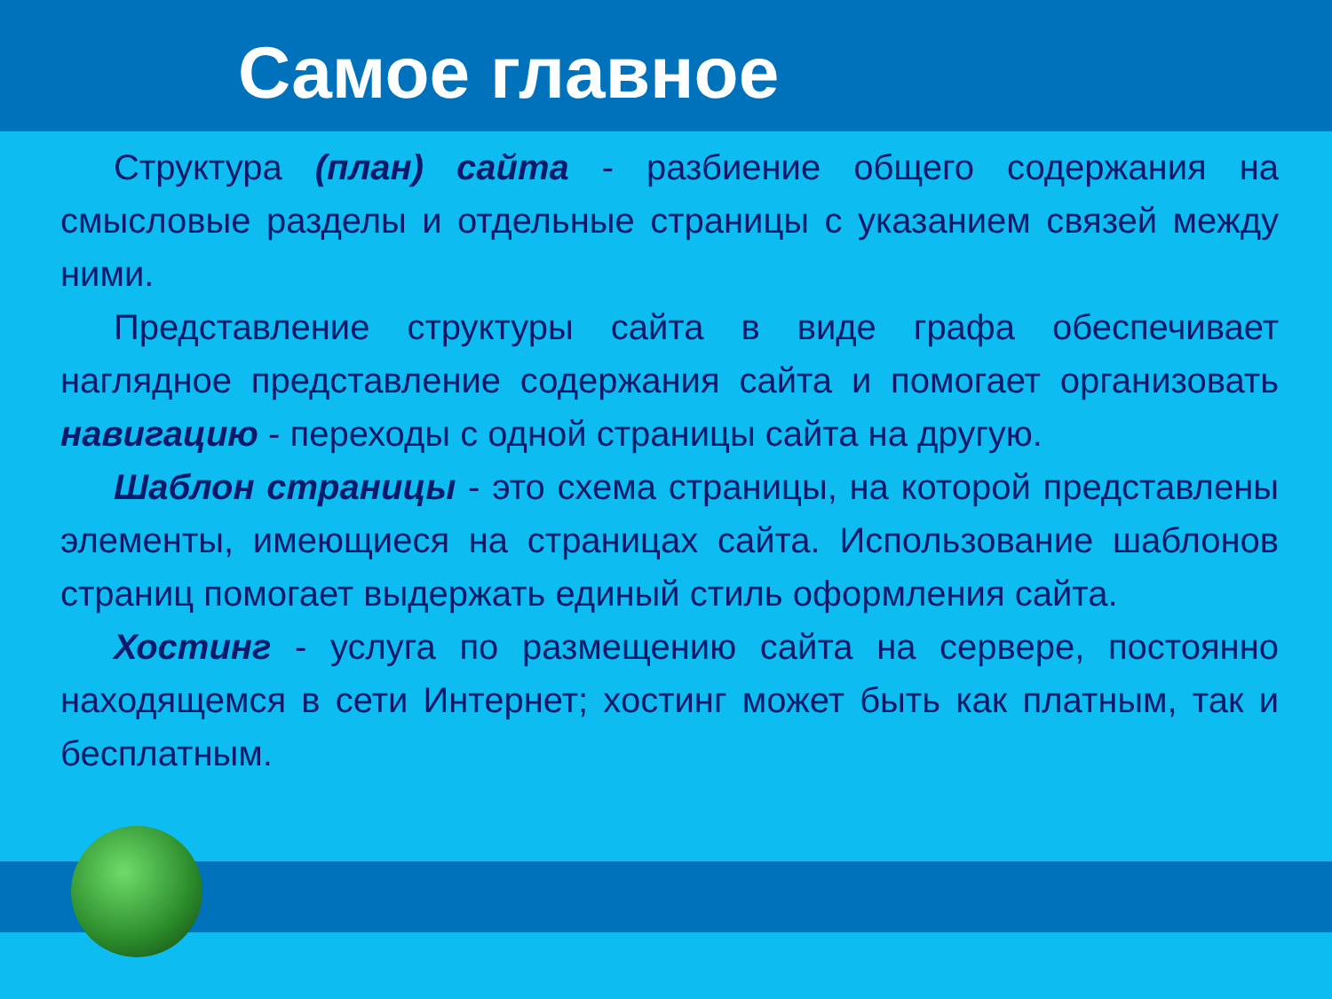Самое главное
Структура (план) сайта - разбиение общего содержания на смысловые разделы и отдельные страницы с указанием связей между ними.
Представление структуры сайта в виде графа обеспечивает наглядное представление содержания сайта и помогает организовать навигацию - переходы с одной страницы сайта на другую.
Шаблон страницы - это схема страницы, на которой представлены элементы, имеющиеся на страницах сайта. Использование шаблонов страниц помогает выдержать единый стиль оформления сайта.
Хостинг - услуга по размещению сайта на сервере, постоянно находящемся в сети Интернет; хостинг может быть как платным, так и бесплатным.